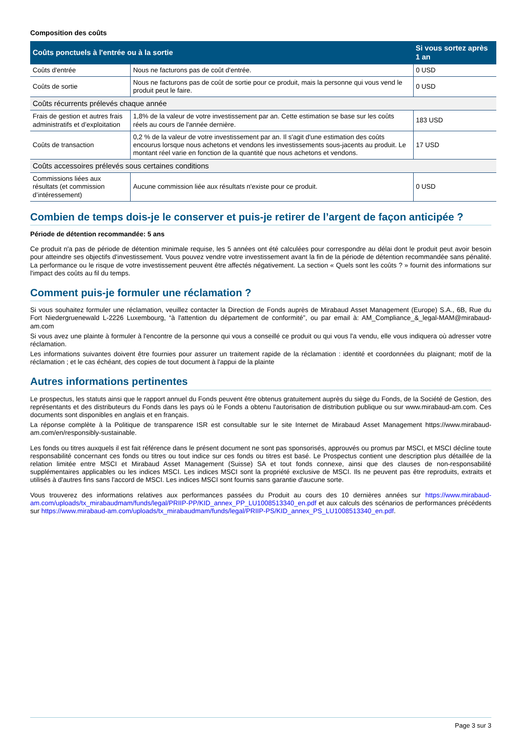Composition des coûts
| Coûts ponctuels à l'entrée ou à la sortie | | Si vous sortez après 1 an |
| --- | --- | --- |
| Coûts d'entrée | Nous ne facturons pas de coût d'entrée. | 0 USD |
| Coûts de sortie | Nous ne facturons pas de coût de sortie pour ce produit, mais la personne qui vous vend le produit peut le faire. | 0 USD |
| Coûts récurrents prélevés chaque année | | |
| Frais de gestion et autres frais administratifs et d’exploitation | 1,8% de la valeur de votre investissement par an. Cette estimation se base sur les coûts réels au cours de l'année dernière. | 183 USD |
| Coûts de transaction | 0,2 % de la valeur de votre investissement par an. Il s'agit d'une estimation des coûts encourus lorsque nous achetons et vendons les investissements sous-jacents au produit. Le montant réel varie en fonction de la quantité que nous achetons et vendons. | 17 USD |
| Coûts accessoires prélevés sous certaines conditions | | |
| Commissions liées aux résultats (et commission d’intéressement) | Aucune commission liée aux résultats n'existe pour ce produit. | 0 USD |
Combien de temps dois-je le conserver et puis-je retirer de l’argent de façon anticipée ?
Période de détention recommandée: 5 ans
Ce produit n'a pas de période de détention minimale requise, les 5 années ont été calculées pour correspondre au délai dont le produit peut avoir besoin pour atteindre ses objectifs d'investissement. Vous pouvez vendre votre investissement avant la fin de la période de détention recommandée sans pénalité. La performance ou le risque de votre investissement peuvent être affectés négativement. La section « Quels sont les coûts ? » fournit des informations sur l'impact des coûts au fil du temps.
Comment puis-je formuler une réclamation ?
Si vous souhaitez formuler une réclamation, veuillez contacter la Direction de Fonds auprès de Mirabaud Asset Management (Europe) S.A., 6B, Rue du Fort Niedergruenewald L-2226 Luxembourg, “à l'attention du département de conformité”, ou par email à: AM_Compliance_&_legal-MAM@mirabaud-am.com
Si vous avez une plainte à formuler à l'encontre de la personne qui vous a conseillé ce produit ou qui vous l'a vendu, elle vous indiquera où adresser votre réclamation.
Les informations suivantes doivent être fournies pour assurer un traitement rapide de la réclamation : identité et coordonnées du plaignant; motif de la réclamation ; et le cas échéant, des copies de tout document à l'appui de la plainte
Autres informations pertinentes
Le prospectus, les statuts ainsi que le rapport annuel du Fonds peuvent être obtenus gratuitement auprès du siège du Fonds, de la Société de Gestion, des représentants et des distributeurs du Fonds dans les pays où le Fonds a obtenu l'autorisation de distribution publique ou sur www.mirabaud-am.com. Ces documents sont disponibles en anglais et en français.
La réponse complète à la Politique de transparence ISR est consultable sur le site Internet de Mirabaud Asset Management https://www.mirabaud-am.com/en/responsibly-sustainable.
Les fonds ou titres auxquels il est fait référence dans le présent document ne sont pas sponsorisés, approuvés ou promus par MSCI, et MSCI décline toute responsabilité concernant ces fonds ou titres ou tout indice sur ces fonds ou titres est basé. Le Prospectus contient une description plus détaillée de la relation limitée entre MSCI et Mirabaud Asset Management (Suisse) SA et tout fonds connexe, ainsi que des clauses de non-responsabilité supplémentaires applicables ou les indices MSCI. Les indices MSCI sont la propriété exclusive de MSCI. Ils ne peuvent pas être reproduits, extraits et utilisés à d'autres fins sans l'accord de MSCI. Les indices MSCI sont fournis sans garantie d'aucune sorte.
Vous trouverez des informations relatives aux performances passées du Produit au cours des 10 dernières années sur https://www.mirabaud-am.com/uploads/tx_mirabaudmam/funds/legal/PRIIP-PP/KID_annex_PP_LU1008513340_en.pdf et aux calculs des scénarios de performances précédents sur https://www.mirabaud-am.com/uploads/tx_mirabaudmam/funds/legal/PRIIP-PS/KID_annex_PS_LU1008513340_en.pdf.
Page 3 sur 3